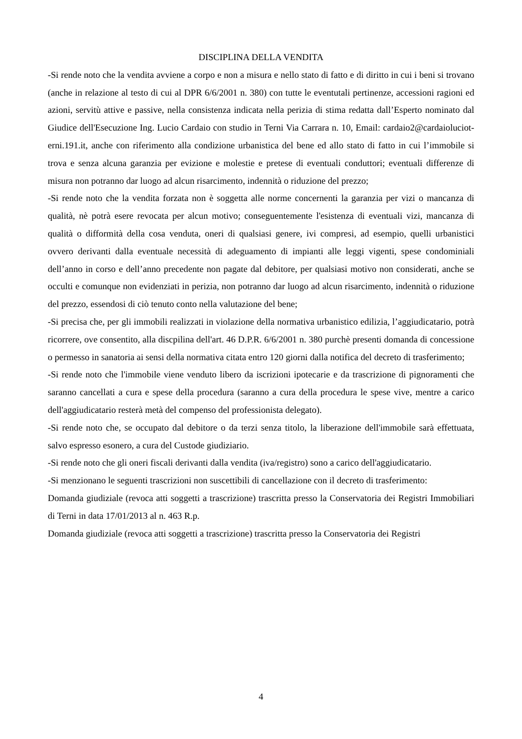DISCIPLINA DELLA VENDITA
-Si rende noto che la vendita avviene a corpo e non a misura e nello stato di fatto e di diritto in cui i beni si trovano (anche in relazione al testo di cui al DPR 6/6/2001 n. 380) con tutte le eventutali pertinenze, accessioni ragioni ed azioni, servitù attive e passive, nella consistenza indicata nella perizia di stima redatta dall’Esperto nominato dal Giudice dell'Esecuzione Ing. Lucio Cardaio con studio in Terni Via Carrara n. 10, Email: cardaio2@cardaioluciot­erni.191.it, anche con riferimento alla condizione urbanistica del bene ed allo stato di fatto in cui l’immobile si trova e senza alcuna garanzia per evizione e molestie e pretese di eventuali conduttori; eventuali differenze di misura non potranno dar luogo ad alcun risarcimento, indennità o riduzione del prezzo;
-Si rende noto che la vendita forzata non è soggetta alle norme concernenti la garanzia per vizi o mancanza di qualità, nè potrà esere revocata per alcun motivo; conseguentemente l'esistenza di eventuali vizi, mancanza di qualità o difformità della cosa venduta, oneri di qualsiasi genere, ivi compresi, ad esempio, quelli urbanistici ovvero derivanti dalla eventuale necessità di adeguamento di impianti alle leggi vigenti, spese condominiali dell’anno in corso e dell’anno precedente non pagate dal debitore, per qualsiasi motivo non considerati, anche se occulti e comunque non evidenziati in perizia, non potranno dar luogo ad alcun risarcimento, indennità o riduzione del prezzo, essendosi di ciò tenuto conto nella valutazione del bene;
-Si precisa che, per gli immobili realizzati in violazione della normativa urbanistico edilizia, l’aggiudicatario, potrà ricorrere, ove consentito, alla discpilina dell'art. 46 D.P.R. 6/6/2001 n. 380 purchè presenti domanda di concessione o permesso in sanatoria ai sensi della normativa citata entro 120 giorni dalla notifica del decreto di trasferimento;
-Si rende noto che l'immobile viene venduto libero da iscrizioni ipotecarie e da trascrizione di pignoramenti che saranno cancellati a cura e spese della procedura (saranno a cura della procedura le spese vive, mentre a carico dell'aggiudicatario resterà metà del compenso del professionista delegato).
-Si rende noto che, se occupato dal debitore o da terzi senza titolo, la liberazione dell'immobile sarà effettuata, salvo espresso esonero, a cura del Custode giudiziario.
-Si rende noto che gli oneri fiscali derivanti dalla vendita (iva/registro) sono a carico dell'aggiudicatario.
-Si menzionano le seguenti trascrizioni non suscettibili di cancellazione con il decreto di trasferimento:
Domanda giudiziale (revoca atti soggetti a trascrizione) trascritta presso la Conservatoria dei Registri Immobiliari di Terni in data 17/01/2013 al n. 463 R.p.
Domanda giudiziale (revoca atti soggetti a trascrizione) trascritta presso la Conservatoria dei Registri
4